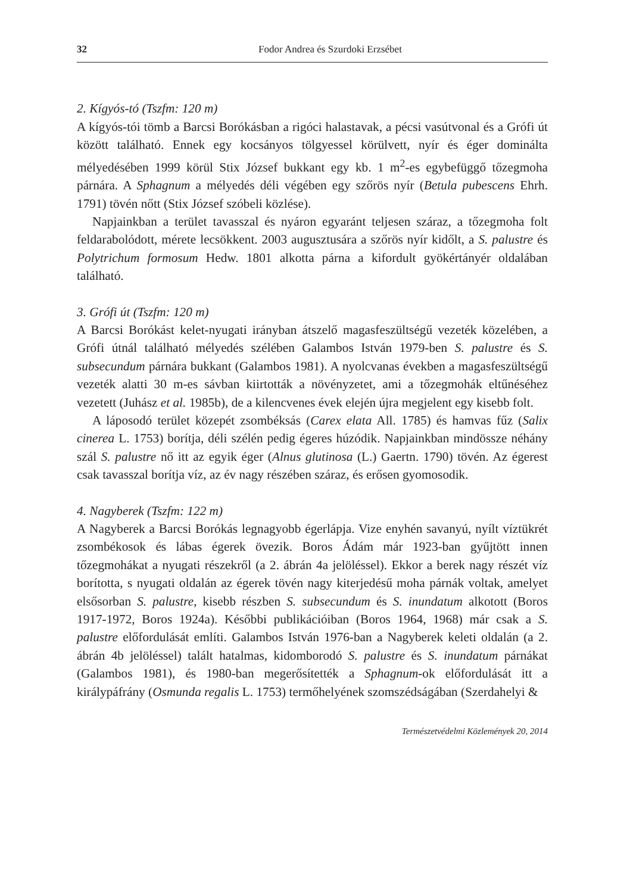32 Fodor Andrea és Szurdoki Erzsébet
2. Kígyós-tó (Tszfm: 120 m)
A kígyós-tói tömb a Barcsi Borókásban a rigóci halastavak, a pécsi vasútvonal és a Grófi út között található. Ennek egy kocsányos tölgyessel körülvett, nyír és éger dominálta mélyedésében 1999 körül Stix József bukkant egy kb. 1 m<sup>2</sup>-es egybefüggő tőzegmoha párnára. A Sphagnum a mélyedés déli végében egy szőrös nyír (Betula pubescens Ehrh. 1791) tövén nőtt (Stix József szóbeli közlése).
Napjainkban a terület tavasszal és nyáron egyaránt teljesen száraz, a tőzegmoha folt feldarabolódott, mérete lecsökkent. 2003 augusztusára a szőrös nyír kidőlt, a S. palustre és Polytrichum formosum Hedw. 1801 alkotta párna a kifordult gyökértányér oldalában található.
3. Grófi út (Tszfm: 120 m)
A Barcsi Borókást kelet-nyugati irányban átszelő magasfeszültségű vezeték közelében, a Grófi útnál található mélyedés szélében Galambos István 1979-ben S. palustre és S. subsecundum párnára bukkant (Galambos 1981). A nyolcvanas években a magasfeszültségű vezeték alatti 30 m-es sávban kiirtották a növényzetet, ami a tőzegmohák eltűnéséhez vezetett (Juhász et al. 1985b), de a kilencvenes évek elején újra megjelent egy kisebb folt.
A láposodó terület közepét zsombéksás (Carex elata All. 1785) és hamvas fűz (Salix cinerea L. 1753) borítja, déli szélén pedig égeres húzódik. Napjainkban mindössze néhány szál S. palustre nő itt az egyik éger (Alnus glutinosa (L.) Gaertn. 1790) tövén. Az égerest csak tavasszal borítja víz, az év nagy részében száraz, és erősen gyomosodik.
4. Nagyberek (Tszfm: 122 m)
A Nagyberek a Barcsi Borókás legnagyobb égerlápja. Vize enyhén savanyú, nyílt víztükrét zsombékosok és lábas égerek övezik. Boros Ádám már 1923-ban gyűjtött innen tőzegmohákat a nyugati részekről (a 2. ábrán 4a jelöléssel). Ekkor a berek nagy részét víz borította, s nyugati oldalán az égerek tövén nagy kiterjedésű moha párnák voltak, amelyet elsősorban S. palustre, kisebb részben S. subsecundum és S. inundatum alkotott (Boros 1917-1972, Boros 1924a). Későbbi publikációiban (Boros 1964, 1968) már csak a S. palustre előfordulását említi. Galambos István 1976-ban a Nagyberek keleti oldalán (a 2. ábrán 4b jelöléssel) talált hatalmas, kidomborodó S. palustre és S. inundatum párnákat (Galambos 1981), és 1980-ban megerősítették a Sphagnum-ok előfordulását itt a királypáfrány (Osmunda regalis L. 1753) termőhelyének szomszédságában (Szerdahelyi &
Természetvédelmi Közlemények 20, 2014